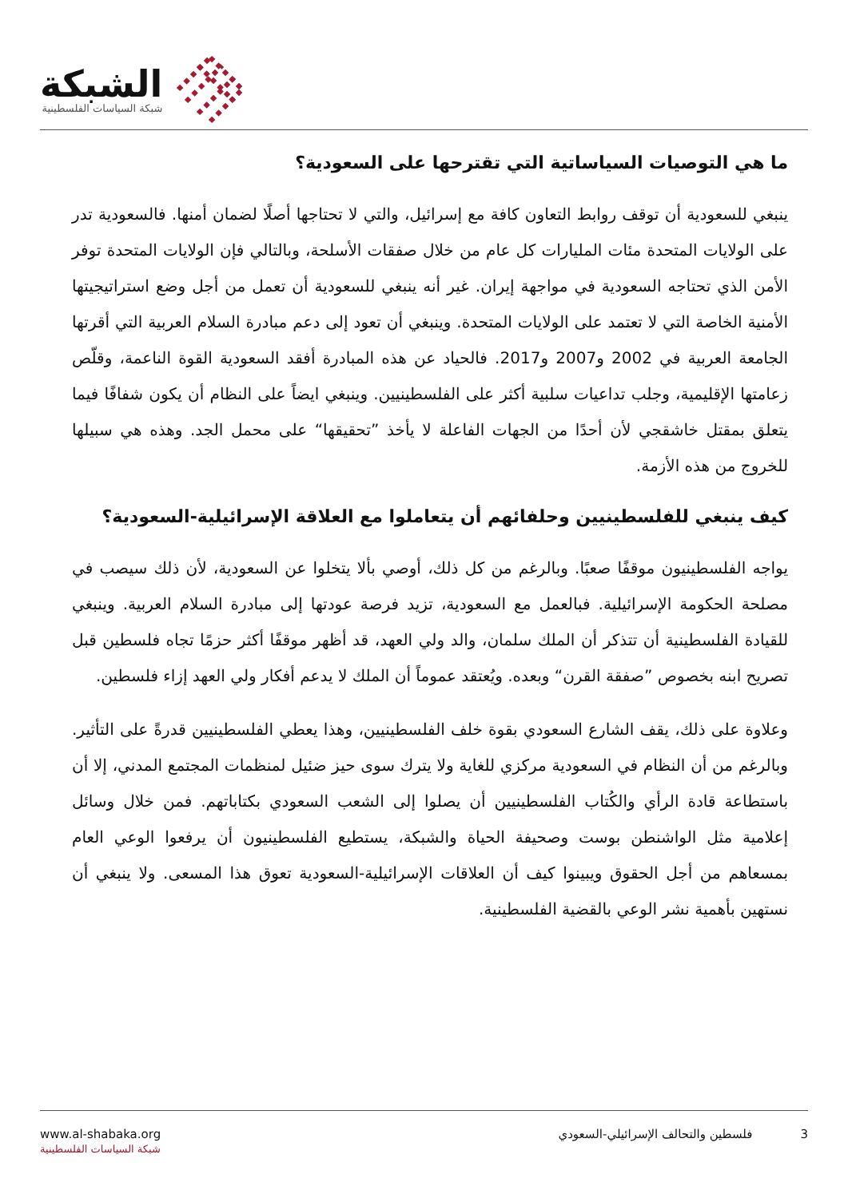الشبكة
شبكة السياسات الفلسطينية
ما هي التوصيات السياساتية التي تقترحها على السعودية؟
ينبغي للسعودية أن توقف روابط التعاون كافة مع إسرائيل، والتي لا تحتاجها أصلًا لضمان أمنها. فالسعودية تدر على الولايات المتحدة مئات المليارات كل عام من خلال صفقات الأسلحة، وبالتالي فإن الولايات المتحدة توفر الأمن الذي تحتاجه السعودية في مواجهة إيران. غير أنه ينبغي للسعودية أن تعمل من أجل وضع استراتيجيتها الأمنية الخاصة التي لا تعتمد على الولايات المتحدة. وينبغي أن تعود إلى دعم مبادرة السلام العربية التي أقرتها الجامعة العربية في 2002 و2007 و2017. فالحياد عن هذه المبادرة أفقد السعودية القوة الناعمة، وقلّص زعامتها الإقليمية، وجلب تداعيات سلبية أكثر على الفلسطينيين. وينبغي ايضاً على النظام أن يكون شفافًا فيما يتعلق بمقتل خاشقجي لأن أحدًا من الجهات الفاعلة لا يأخذ ”تحقيقها“ على محمل الجد. وهذه هي سبيلها للخروج من هذه الأزمة.
كيف ينبغي للفلسطينيين وحلفائهم أن يتعاملوا مع العلاقة الإسرائيلية-السعودية؟
يواجه الفلسطينيون موقفًا صعبًا. وبالرغم من كل ذلك، أوصي بألا يتخلوا عن السعودية، لأن ذلك سيصب في مصلحة الحكومة الإسرائيلية. فبالعمل مع السعودية، تزيد فرصة عودتها إلى مبادرة السلام العربية. وينبغي للقيادة الفلسطينية أن تتذكر أن الملك سلمان، والد ولي العهد، قد أظهر موقفًا أكثر حزمًا تجاه فلسطين قبل تصريح ابنه بخصوص ”صفقة القرن“ وبعده. ويُعتقد عموماً أن الملك لا يدعم أفكار ولي العهد إزاء فلسطين.
وعلاوة على ذلك، يقف الشارع السعودي بقوة خلف الفلسطينيين، وهذا يعطي الفلسطينيين قدرةً على التأثير. وبالرغم من أن النظام في السعودية مركزي للغاية ولا يترك سوى حيز ضئيل لمنظمات المجتمع المدني، إلا أن باستطاعة قادة الرأي والكُتاب الفلسطينيين أن يصلوا إلى الشعب السعودي بكتاباتهم. فمن خلال وسائل إعلامية مثل الواشنطن بوست وصحيفة الحياة والشبكة، يستطيع الفلسطينيون أن يرفعوا الوعي العام بمسعاهم من أجل الحقوق ويبينوا كيف أن العلاقات الإسرائيلية-السعودية تعوق هذا المسعى. ولا ينبغي أن نستهين بأهمية نشر الوعي بالقضية الفلسطينية.
www.al-shabaka.org
شبكة السياسات الفلسطينية
3 فلسطين والتحالف الإسرائيلي-السعودي